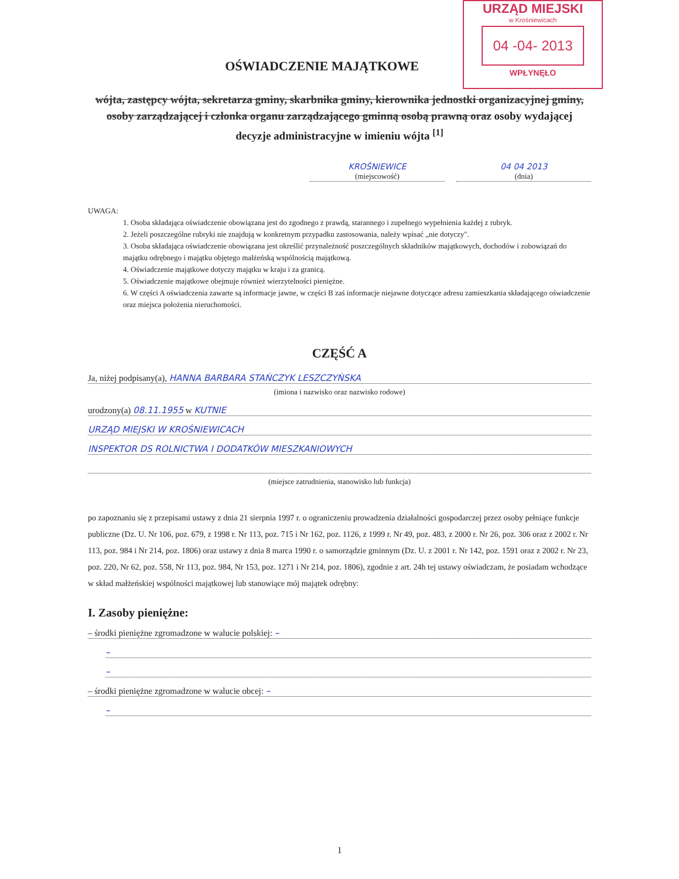URZĄD MIEJSKI
w Krośniewicach
04 -04- 2013
WPŁYNĘŁO
OŚWIADCZENIE MAJĄTKOWE
wójta, zastępcy wójta, sekretarza gminy, skarbnika gminy, kierownika jednostki organizacyjnej gminy, osoby zarządzającej i członka organu zarządzającego gminną osobą prawną oraz osoby wydającej decyzje administracyjne w imieniu wójta <sup>[1]</sup>
KROŚNIEWICE
(miejscowość)
04 04 2013
(dnia)
UWAGA:
1. Osoba składająca oświadczenie obowiązana jest do zgodnego z prawdą, starannego i zupełnego wypełnienia każdej z rubryk.
2. Jeżeli poszczególne rubryki nie znajdują w konkretnym przypadku zastosowania, należy wpisać „nie dotyczy".
3. Osoba składająca oświadczenie obowiązana jest określić przynależność poszczególnych składników majątkowych, dochodów i zobowiązań do majątku odrębnego i majątku objętego małżeńską wspólnością majątkową.
4. Oświadczenie majątkowe dotyczy majątku w kraju i za granicą.
5. Oświadczenie majątkowe obejmuje również wierzytelności pieniężne.
6. W części A oświadczenia zawarte są informacje jawne, w części B zaś informacje niejawne dotyczące adresu zamieszkania składającego oświadczenie oraz miejsca położenia nieruchomości.
CZĘŚĆ A
Ja, niżej podpisany(a), HANNA BARBARA STAŃCZYK LESZCZYŃSKA
(imiona i nazwisko oraz nazwisko rodowe)
urodzony(a) 08.11.1955 w KUTNIE
URZĄD MIEJSKI W KROŚNIEWICACH
INSPEKTOR DS ROLNICTWA I DODATKÓW MIESZKANIOWYCH
(miejsce zatrudnienia, stanowisko lub funkcja)
po zapoznaniu się z przepisami ustawy z dnia 21 sierpnia 1997 r. o ograniczeniu prowadzenia działalności gospodarczej przez osoby pełniące funkcje publiczne (Dz. U. Nr 106, poz. 679, z 1998 r. Nr 113, poz. 715 i Nr 162, poz. 1126, z 1999 r. Nr 49, poz. 483, z 2000 r. Nr 26, poz. 306 oraz z 2002 r. Nr 113, poz. 984 i Nr 214, poz. 1806) oraz ustawy z dnia 8 marca 1990 r. o samorządzie gminnym (Dz. U. z 2001 r. Nr 142, poz. 1591 oraz z 2002 r. Nr 23, poz. 220, Nr 62, poz. 558, Nr 113, poz. 984, Nr 153, poz. 1271 i Nr 214, poz. 1806), zgodnie z art. 24h tej ustawy oświadczam, że posiadam wchodzące w skład małżeńskiej wspólności majątkowej lub stanowiące mój majątek odrębny:
I. Zasoby pieniężne:
– środki pieniężne zgromadzone w walucie polskiej: –
–
–
– środki pieniężne zgromadzone w walucie obcej: –
–
1